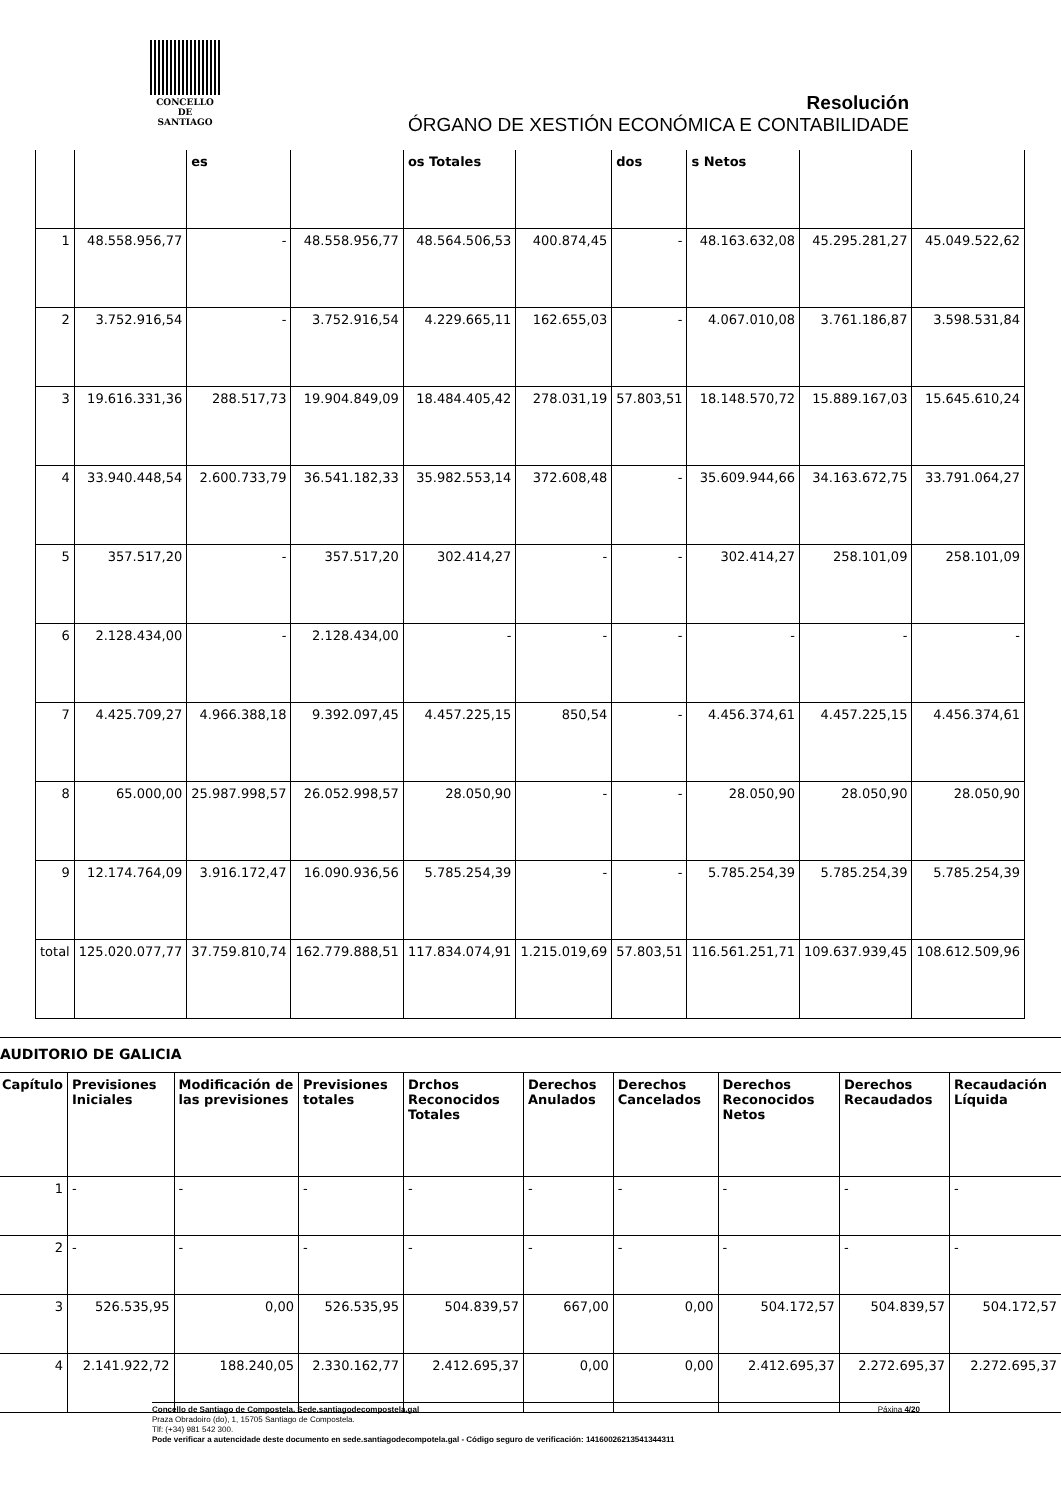CONCELLO DE
SANTIAGO
Resolución
ÓRGANO DE XESTIÓN ECONÓMICA E CONTABILIDADE
| | | es | | os Totales | | dos | s Netos | | |
| --- | --- | --- | --- | --- | --- | --- | --- | --- | --- |
| 1 | 48.558.956,77 | - | 48.558.956,77 | 48.564.506,53 | 400.874,45 | - | 48.163.632,08 | 45.295.281,27 | 45.049.522,62 |
| 2 | 3.752.916,54 | - | 3.752.916,54 | 4.229.665,11 | 162.655,03 | - | 4.067.010,08 | 3.761.186,87 | 3.598.531,84 |
| 3 | 19.616.331,36 | 288.517,73 | 19.904.849,09 | 18.484.405,42 | 278.031,19 | 57.803,51 | 18.148.570,72 | 15.889.167,03 | 15.645.610,24 |
| 4 | 33.940.448,54 | 2.600.733,79 | 36.541.182,33 | 35.982.553,14 | 372.608,48 | - | 35.609.944,66 | 34.163.672,75 | 33.791.064,27 |
| 5 | 357.517,20 | - | 357.517,20 | 302.414,27 | - | - | 302.414,27 | 258.101,09 | 258.101,09 |
| 6 | 2.128.434,00 | - | 2.128.434,00 | - | - | - | - | - | - |
| 7 | 4.425.709,27 | 4.966.388,18 | 9.392.097,45 | 4.457.225,15 | 850,54 | - | 4.456.374,61 | 4.457.225,15 | 4.456.374,61 |
| 8 | 65.000,00 | 25.987.998,57 | 26.052.998,57 | 28.050,90 | - | - | 28.050,90 | 28.050,90 | 28.050,90 |
| 9 | 12.174.764,09 | 3.916.172,47 | 16.090.936,56 | 5.785.254,39 | - | - | 5.785.254,39 | 5.785.254,39 | 5.785.254,39 |
| total | 125.020.077,77 | 37.759.810,74 | 162.779.888,51 | 117.834.074,91 | 1.215.019,69 | 57.803,51 | 116.561.251,71 | 109.637.939,45 | 108.612.509,96 |
AUDITORIO DE GALICIA
| Capítulo | Previsiones Iniciales | Modificación de las previsiones | Previsiones totales | Drchos Reconocidos Totales | Derechos Anulados | Derechos Cancelados | Derechos Reconocidos Netos | Derechos Recaudados | Recaudación Líquida |
| --- | --- | --- | --- | --- | --- | --- | --- | --- | --- |
| 1 | - | - | - | - | - | - | - | - | - |
| 2 | - | - | - | - | - | - | - | - | - |
| 3 | 526.535,95 | 0,00 | 526.535,95 | 504.839,57 | 667,00 | 0,00 | 504.172,57 | 504.839,57 | 504.172,57 |
| 4 | 2.141.922,72 | 188.240,05 | 2.330.162,77 | 2.412.695,37 | 0,00 | 0,00 | 2.412.695,37 | 2.272.695,37 | 2.272.695,37 |
Concello de Santiago de Compostela. Sede.santiagodecompostela.gal Páxina 4/20
Praza Obradoiro (do), 1, 15705 Santiago de Compostela.
Tlf: (+34) 981 542 300.
Pode verificar a autencidade deste documento en sede.santiagodecompotela.gal - Código seguro de verificación: 14160026213541344311